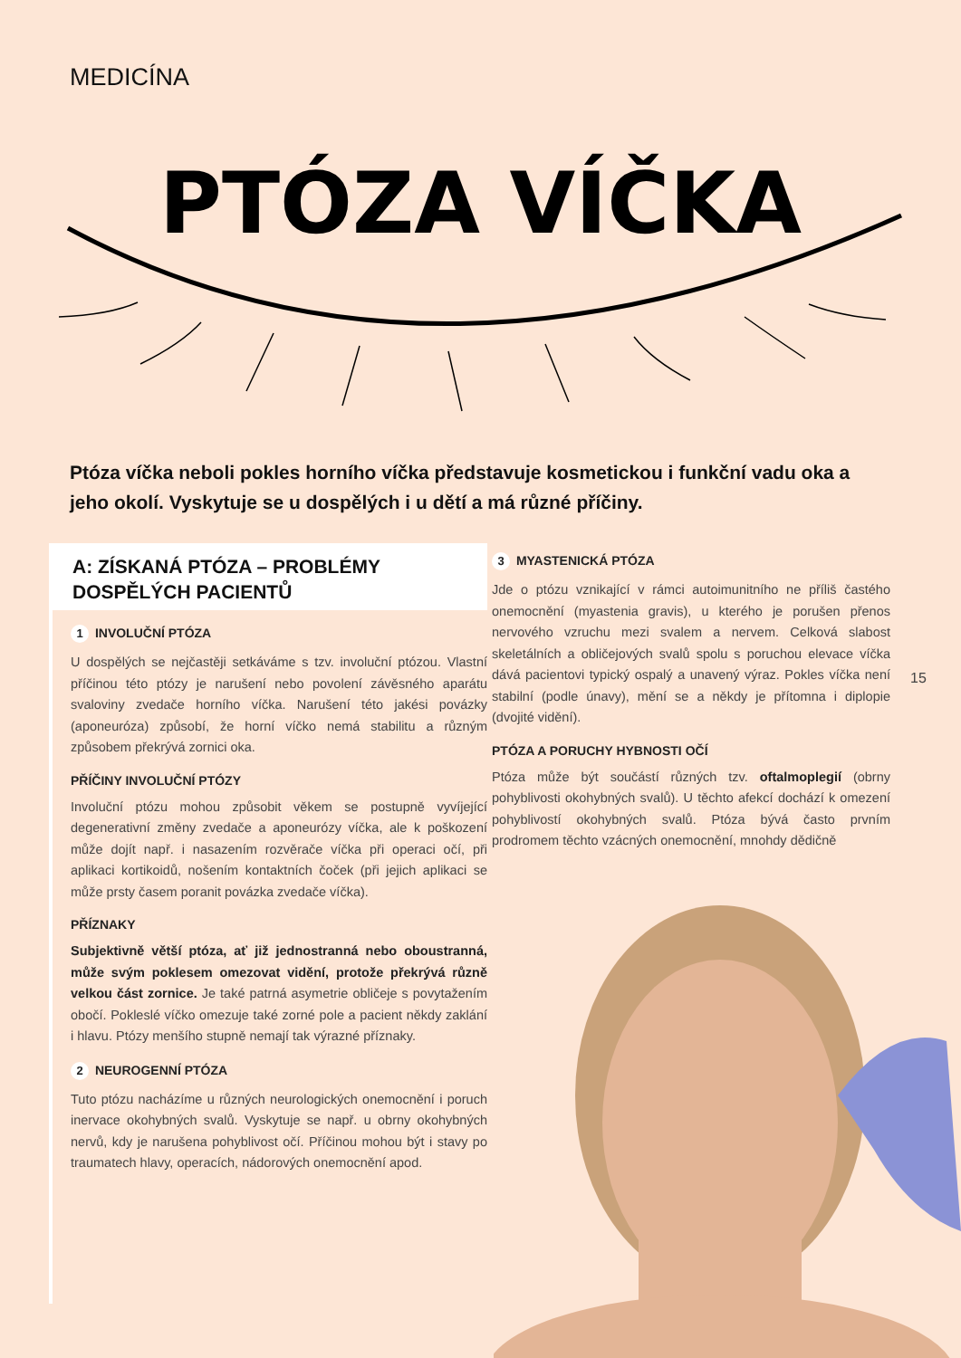MEDICÍNA
PTÓZA VÍČKA
Ptóza víčka neboli pokles horního víčka představuje kosmetickou i funkční vadu oka a jeho okolí. Vyskytuje se u dospělých i u dětí a má různé příčiny.
A: ZÍSKANÁ PTÓZA – PROBLÉMY DOSPĚLÝCH PACIENTŮ
1 INVOLUČNÍ PTÓZA
U dospělých se nejčastěji setkáváme s tzv. involuční ptózou. Vlastní příčinou této ptózy je narušení nebo povolení závěsného aparátu svaloviny zvedače horního víčka. Narušení této jakési povázky (aponeuróza) způsobí, že horní víčko nemá stabilitu a různým způsobem překrývá zornici oka.
PŘÍČINY INVOLUČNÍ PTÓZY
Involuční ptózu mohou způsobit věkem se postupně vyvíjející degenerativní změny zvedače a aponeurózy víčka, ale k poškození může dojít např. i nasazením rozvěrače víčka při operaci očí, při aplikaci kortikoidů, nošením kontaktních čoček (při jejich aplikaci se může prsty časem poranit povázka zvedače víčka).
PŘÍZNAKY
Subjektivně větší ptóza, ať již jednostranná nebo oboustranná, může svým poklesem omezovat vidění, protože překrývá různě velkou část zornice. Je také patrná asymetrie obličeje s povytažením obočí. Pokleslé víčko omezuje také zorné pole a pacient někdy zaklání i hlavu. Ptózy menšího stupně nemají tak výrazné příznaky.
2 NEUROGENNÍ PTÓZA
Tuto ptózu nacházíme u různých neurologických onemocnění i poruch inervace okohybných svalů. Vyskytuje se např. u obrny okohybných nervů, kdy je narušena pohyblivost očí. Příčinou mohou být i stavy po traumatech hlavy, operacích, nádorových onemocnění apod.
3 MYASTENICKÁ PTÓZA
Jde o ptózu vznikající v rámci autoimunitního ne příliš častého onemocnění (myastenia gravis), u kterého je porušen přenos nervového vzruchu mezi svalem a nervem. Celková slabost skeletálních a obličejových svalů spolu s poruchou elevace víčka dává pacientovi typický ospalý a unavený výraz. Pokles víčka není stabilní (podle únavy), mění se a někdy je přítomna i diplopie (dvojité vidění).
PTÓZA A PORUCHY HYBNOSTI OČÍ
Ptóza může být součástí různých tzv. oftalmoplegií (obrny pohyblivosti okohybných svalů). U těchto afekcí dochází k omezení pohyblivostí okohybných svalů. Ptóza bývá často prvním prodromem těchto vzácných onemocnění, mnohdy dědičně
15